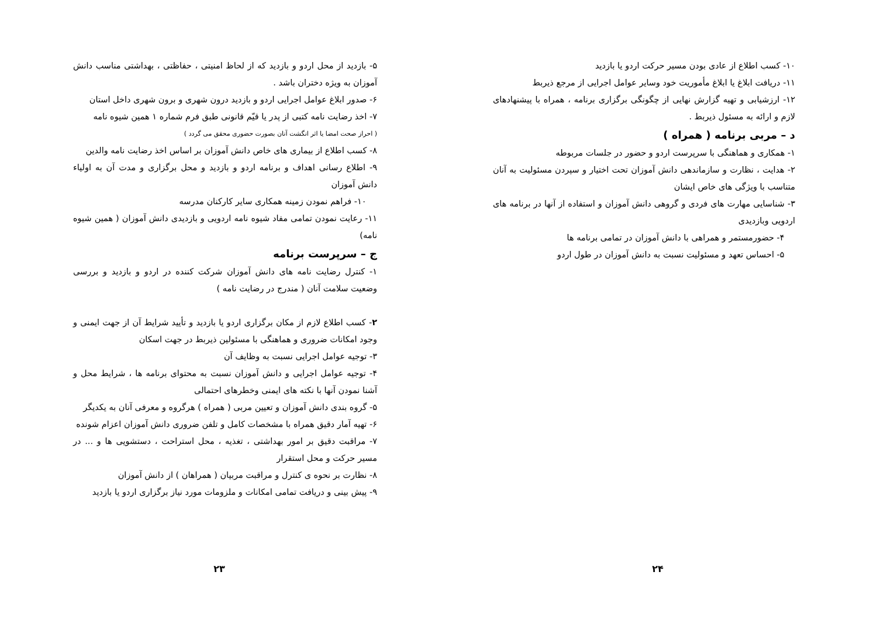۱۰- کسب اطلاع از عادی بودن مسیر حرکت اردو یا بازدید
۱۱- دریافت ابلاغ یا ابلاغ مأموریت خود وسایر عوامل اجرایی از مرجع ذیربط
۱۲- ارزشیابی و تهیه گزارش نهایی از چگونگی برگزاری برنامه ، همراه با پیشنهادهای لازم و ارائه به مسئول ذیربط .
د – مربی برنامه ( همراه )
۱- همکاری و هماهنگی با سرپرست اردو و حضور در جلسات مربوطه
۲- هدایت ، نظارت و سازماندهی دانش آموزان تحت اختیار و سپردن مسئولیت به آنان متناسب با ویژگی های خاص ایشان
۳- شناسایی مهارت های فردی و گروهی دانش آموزان و استفاده از آنها در برنامه های اردویی وبازدیدی
۴- حضورمستمر و همراهی با دانش آموزان در تمامی برنامه ها
۵- احساس تعهد و مسئولیت نسبت به دانش آموزان در طول اردو
۲۴
۵- بازدید از محل اردو و بازدید که از لحاظ امنیتی ، حفاظتی ، بهداشتی مناسب دانش آموزان به ویژه دختران باشد .
۶- صدور ابلاغ عوامل اجرایی اردو و بازدید درون شهری و برون شهری داخل استان
۷- اخذ رضایت نامه کتبی از پدر یا قیّم قانونی طبق فرم شماره ۱ همین شیوه نامه
( احراز صحت امضا یا اثر انگشت آنان بصورت حضوری محقق می گردد )
۸- کسب اطلاع از بیماری های خاص دانش آموزان بر اساس اخذ رضایت نامه والدین
۹- اطلاع رسانی اهداف و برنامه اردو و بازدید و محل برگزاری و مدت آن به اولیاء دانش آموزان
۱۰- فراهم نمودن زمینه همکاری سایر کارکنان مدرسه
۱۱- رعایت نمودن تمامی مفاد شیوه نامه اردویی و بازدیدی دانش آموزان ( همین شیوه نامه)
ج – سرپرست برنامه
۱- کنترل رضایت نامه های دانش آموزان شرکت کننده در اردو و بازدید و بررسی وضعیت سلامت آنان ( مندرج در رضایت نامه )
۲- کسب اطلاع لازم از مکان برگزاری اردو یا بازدید و تأیید شرایط آن از جهت ایمنی و وجود امکانات ضروری و هماهنگی با مسئولین ذیربط در جهت اسکان
۳- توجیه عوامل اجرایی نسبت به وظایف آن
۴- توجیه عوامل اجرایی و دانش آموزان نسبت به محتوای برنامه ها ، شرایط محل و آشنا نمودن آنها با نکته های ایمنی وخطرهای احتمالی
۵- گروه بندی دانش آموزان و تعیین مربی ( همراه ) هرگروه و معرفی آنان به یکدیگر
۶- تهیه آمار دقیق همراه با مشخصات کامل و تلفن ضروری دانش آموزان اعزام شونده
۷- مراقبت دقیق بر امور بهداشتی ، تغذیه ، محل استراحت ، دستشویی ها و ... در مسیر حرکت و محل استقرار
۸- نظارت بر نحوه ی کنترل و مراقبت مربیان ( همراهان ) از دانش آموزان
۹- پیش بینی و دریافت تمامی امکانات و ملزومات مورد نیاز برگزاری اردو یا بازدید
۲۳